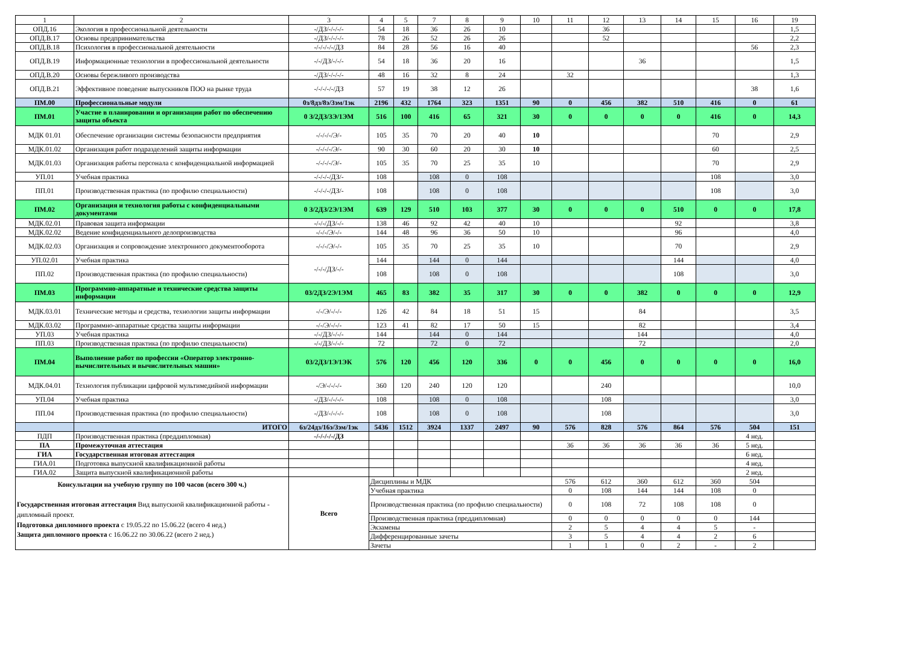| 1 | 2 | 3 | 4 | 5 | 7 | 8 | 9 | 10 | 11 | 12 | 13 | 14 | 15 | 16 | 19 |
| --- | --- | --- | --- | --- | --- | --- | --- | --- | --- | --- | --- | --- | --- | --- | --- |
| ОПД.16 | Экология в профессиональной деятельности | -/ДЗ/-/-/-/- | 54 | 18 | 36 | 26 | 10 | | | 36 | | | | | 1,5 |
| ОПД.В.17 | Основы предпринимательства | -/ДЗ/-/-/-/- | 78 | 26 | 52 | 26 | 26 | | | 52 | | | | | 2,2 |
| ОПД.В.18 | Психология в профессиональной деятельности | -/-/-/-/-/ДЗ | 84 | 28 | 56 | 16 | 40 | | | | | | | 56 | 2,3 |
| ОПД.В.19 | Информационные технологии в профессиональной деятельности | -/-/ДЗ/-/-/- | 54 | 18 | 36 | 20 | 16 | | | | 36 | | | | 1,5 |
| ОПД.В.20 | Основы бережливого производства | -/ДЗ/-/-/-/- | 48 | 16 | 32 | 8 | 24 | | 32 | | | | | | 1,3 |
| ОПД.В.21 | Эффективное поведение выпускников ПОО на рынке труда | -/-/-/-/-/ДЗ | 57 | 19 | 38 | 12 | 26 | | | | | | | 38 | 1,6 |
| ПМ.00 | Профессиональные модули | 0з/8дз/8э/3эм/1эк | 2196 | 432 | 1764 | 323 | 1351 | 90 | 0 | 456 | 382 | 510 | 416 | 0 | 61 |
| ПМ.01 | Участие в планировании и организации работ по обеспечению защиты объекта | 0 З/2ДЗ/3Э/1ЭМ | 516 | 100 | 416 | 65 | 321 | 30 | 0 | 0 | 0 | 0 | 416 | 0 | 14,3 |
| МДК 01.01 | Обеспечение организации системы безопасности предприятия | -/-/-/-/Э/- | 105 | 35 | 70 | 20 | 40 | 10 | | | | | 70 | | 2,9 |
| МДК.01.02 | Организация работ подразделений защиты информации | -/-/-/-/Э/- | 90 | 30 | 60 | 20 | 30 | 10 | | | | | 60 | | 2,5 |
| МДК.01.03 | Организация работы персонала с конфиденциальной информацией | -/-/-/-/Э/- | 105 | 35 | 70 | 25 | 35 | 10 | | | | | 70 | | 2,9 |
| УП.01 | Учебная практика | -/-/-/-/ДЗ/- | 108 | | 108 | 0 | 108 | | | | | | 108 | | 3,0 |
| ПП.01 | Производственная практика (по профилю специальности) | -/-/-/-/ДЗ/- | 108 | | 108 | 0 | 108 | | | | | | 108 | | 3,0 |
| ПМ.02 | Организация и технология работы с конфиденциальными документами | 0 З/2ДЗ/2Э/1ЭМ | 639 | 129 | 510 | 103 | 377 | 30 | 0 | 0 | 0 | 510 | 0 | 0 | 17,8 |
| МДК.02.01 | Правовая защита информации | -/-/-/ДЗ/-/- | 138 | 46 | 92 | 42 | 40 | 10 | | | | 92 | | | 3,8 |
| МДК.02.02 | Ведение конфиденциального делопроизводства | -/-/-/Э/-/- | 144 | 48 | 96 | 36 | 50 | 10 | | | | 96 | | | 4,0 |
| МДК.02.03 | Организация и сопровождение электронного документооборота | -/-/-/Э/-/- | 105 | 35 | 70 | 25 | 35 | 10 | | | | 70 | | | 2,9 |
| УП.02.01 | Учебная практика | -/-/-/ДЗ/-/- | 144 | | 144 | 0 | 144 | | | | | 144 | | | 4,0 |
| ПП.02 | Производственная практика (по профилю специальности) | | 108 | | 108 | 0 | 108 | | | | | 108 | | | 3,0 |
| ПМ.03 | Программно-аппаратные и технические средства защиты информации | 03/2ДЗ/2Э/1ЭМ | 465 | 83 | 382 | 35 | 317 | 30 | 0 | 0 | 382 | 0 | 0 | 0 | 12,9 |
| МДК.03.01 | Технические методы и средства, технологии защиты информации | -/-/Э/-/-/- | 126 | 42 | 84 | 18 | 51 | 15 | | | 84 | | | | 3,5 |
| МДК.03.02 | Программно-аппаратные средства защиты информации | -/-/Э/-/-/- | 123 | 41 | 82 | 17 | 50 | 15 | | | 82 | | | | 3,4 |
| УП.03 | Учебная практика | -/-/ДЗ/-/-/- | 144 | | 144 | 0 | 144 | | | | 144 | | | | 4,0 |
| ПП.03 | Производственная практика (по профилю специальности) | -/-/ДЗ/-/-/- | 72 | | 72 | 0 | 72 | | | | 72 | | | | 2,0 |
| ПМ.04 | Выполнение работ по профессии «Оператор электронно-вычислительных и вычислительных машин» | 03/2ДЗ/1Э/1ЭК | 576 | 120 | 456 | 120 | 336 | 0 | 0 | 456 | 0 | 0 | 0 | 0 | 16,0 |
| МДК.04.01 | Технология публикации цифровой мультимедийной информации | -/Э/-/-/-/- | 360 | 120 | 240 | 120 | 120 | | | 240 | | | | | 10,0 |
| УП.04 | Учебная практика | -/ДЗ/-/-/-/- | 108 | | 108 | 0 | 108 | | | 108 | | | | | 3,0 |
| ПП.04 | Производственная практика (по профилю специальности) | -/ДЗ/-/-/-/- | 108 | | 108 | 0 | 108 | | | 108 | | | | | 3,0 |
| | ИТОГО | 6з/24дз/16э/3эм/1эк | 5436 | 1512 | 3924 | 1337 | 2497 | 90 | 576 | 828 | 576 | 864 | 576 | 504 | 151 |
| ПДП | Производственная практика (преддипломная) | -/-/-/-/-/ДЗ | | | | | | | | | | | | 4 нед. | |
| ПА | Промежуточная аттестация | | | | | | | | 36 | 36 | 36 | 36 | 36 | 5 нед. | |
| ГИА | Государственная итоговая аттестация | | | | | | | | | | | | | 6 нед. | |
| ГИА.01 | Подготовка выпускной квалификационной работы | | | | | | | | | | | | | 4 нед. | |
| ГИА.02 | Защита выпускной квалификационной работы | | | | | | | | | | | | | 2 нед. | |
| Консультации на учебную группу по 100 часов (всего 300 ч.) Государственная итоговая аттестация Вид выпускной квалификационной работы - дипломный проект. Подготовка дипломного проекта с 19.05.22 по 15.06.22 (всего 4 нед.) Защита дипломного проекта с 16.06.22 по 30.06.22 (всего 2 нед.) | | Всего | Дисциплины и МДК | | | | | | 576 | 612 | 360 | 612 | 360 | 504 | |
| | | | Учебная практика | | | | | | 0 | 108 | 144 | 144 | 108 | 0 | |
| | | | Производственная практика (по профилю специальности) | | | | | | 0 | 108 | 72 | 108 | 108 | 0 | |
| | | | Производственная практика (преддипломная) | | | | | | 0 | 0 | 0 | 0 | 0 | 144 | |
| | | | Экзамены | | | | | | 2 | 5 | 4 | 4 | 5 | - | |
| | | | Дифференцированные зачеты | | | | | | 3 | 5 | 4 | 4 | 2 | 6 | |
| | | | Зачеты | | | | | | 1 | 1 | 0 | 2 | - | 2 | |